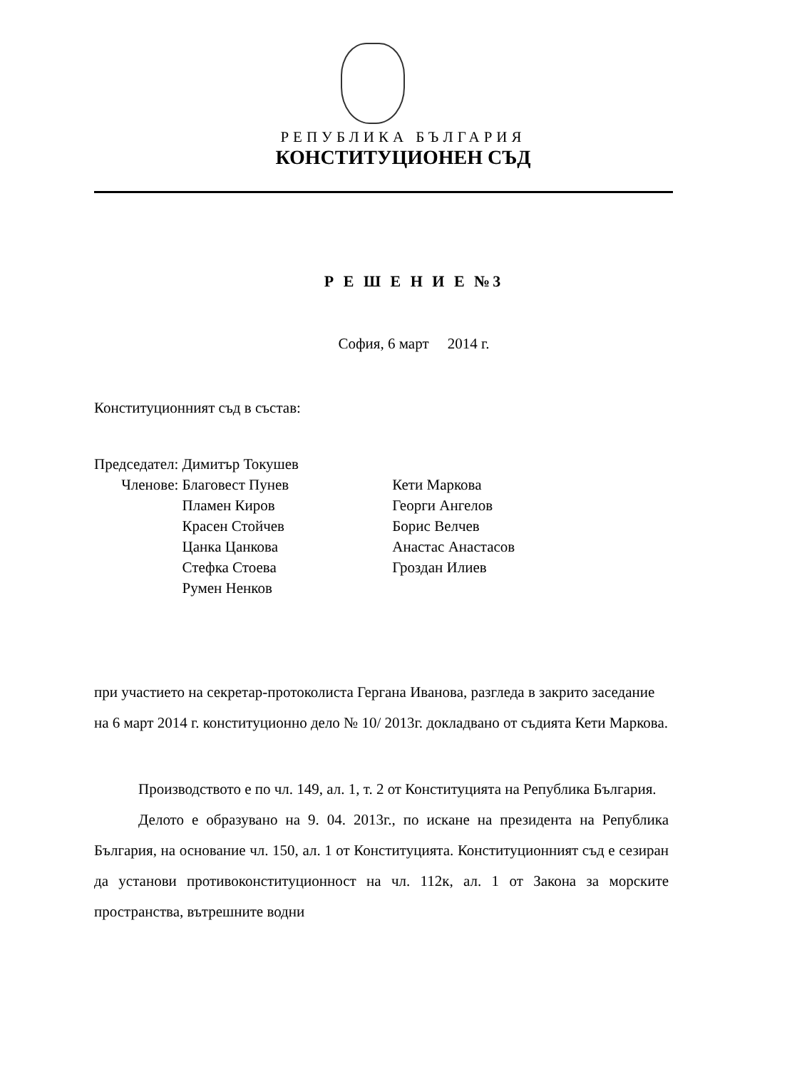РЕПУБЛИКА БЪЛГАРИЯ
КОНСТИТУЦИОНЕН СЪД
Р Е Ш Е Н И Е №3
София, 6 март 2014 г.
Конституционният съд в състав:
| Председател: | Димитър Токушев | |
| Членове: | Благовест Пунев | Кети Маркова |
| | Пламен Киров | Георги Ангелов |
| | Красен Стойчев | Борис Велчев |
| | Цанка Цанкова | Анастас Анастасов |
| | Стефка Стоева | Гроздан Илиев |
| | Румен Ненков | |
при участието на секретар-протоколиста Гергана Иванова, разгледа в закрито заседание на 6 март 2014 г. конституционно дело № 10/ 2013г. докладвано от съдията Кети Маркова.
Производството е по чл. 149, ал. 1, т. 2 от Конституцията на Република България.
Делото е образувано на 9. 04. 2013г., по искане на президента на Република България, на основание чл. 150, ал. 1 от Конституцията. Конституционният съд е сезиран да установи противоконституционност на чл. 112к, ал. 1 от Закона за морските пространства, вътрешните водни